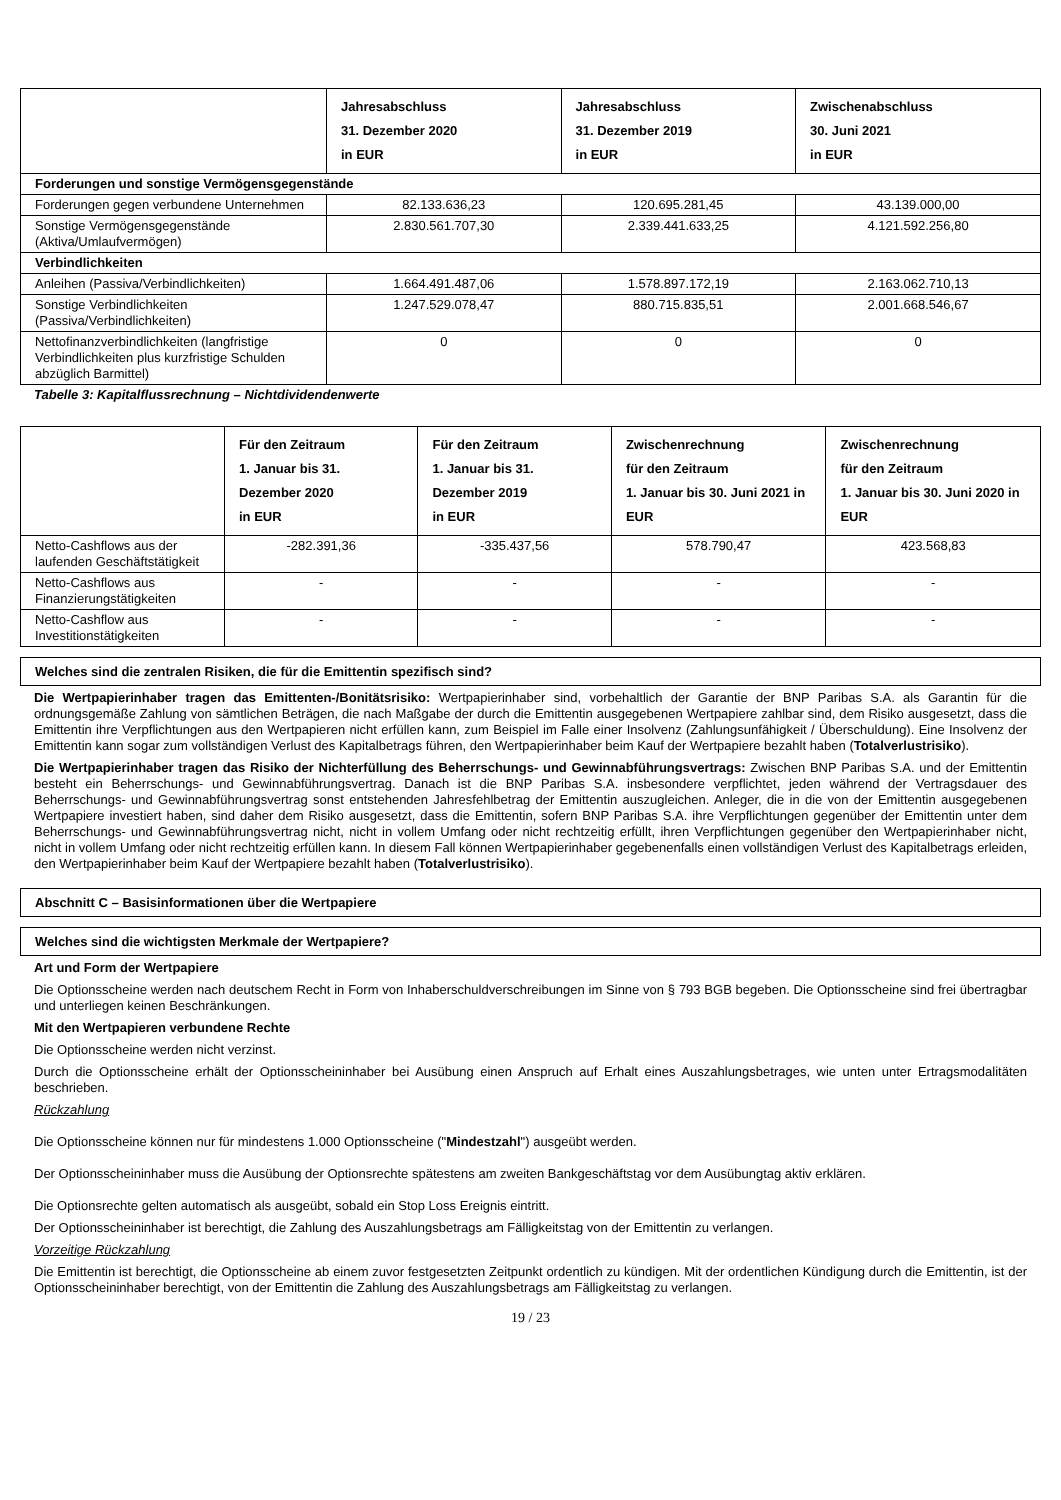| | Jahresabschluss 31. Dezember 2020 in EUR | Jahresabschluss 31. Dezember 2019 in EUR | Zwischenabschluss 30. Juni 2021 in EUR |
| --- | --- | --- | --- |
| Forderungen und sonstige Vermögensgegenstände | | | |
| Forderungen gegen verbundene Unternehmen | 82.133.636,23 | 120.695.281,45 | 43.139.000,00 |
| Sonstige Vermögensgegenstände (Aktiva/Umlaufvermögen) | 2.830.561.707,30 | 2.339.441.633,25 | 4.121.592.256,80 |
| Verbindlichkeiten | | | |
| Anleihen (Passiva/Verbindlichkeiten) | 1.664.491.487,06 | 1.578.897.172,19 | 2.163.062.710,13 |
| Sonstige Verbindlichkeiten (Passiva/Verbindlichkeiten) | 1.247.529.078,47 | 880.715.835,51 | 2.001.668.546,67 |
| Nettofinanzverbindlichkeiten (langfristige Verbindlichkeiten plus kurzfristige Schulden abzüglich Barmittel) | 0 | 0 | 0 |
Tabelle 3: Kapitalflussrechnung – Nichtdividendenwerte
| | Für den Zeitraum 1. Januar bis 31. Dezember 2020 in EUR | Für den Zeitraum 1. Januar bis 31. Dezember 2019 in EUR | Zwischenrechnung für den Zeitraum 1. Januar bis 30. Juni 2021 in EUR | Zwischenrechnung für den Zeitraum 1. Januar bis 30. Juni 2020 in EUR |
| --- | --- | --- | --- | --- |
| Netto-Cashflows aus der laufenden Geschäftstätigkeit | -282.391,36 | -335.437,56 | 578.790,47 | 423.568,83 |
| Netto-Cashflows aus Finanzierungstätigkeiten | - | - | - | - |
| Netto-Cashflow aus Investitionstätigkeiten | - | - | - | - |
Welches sind die zentralen Risiken, die für die Emittentin spezifisch sind?
Die Wertpapierinhaber tragen das Emittenten-/Bonitätsrisiko: Wertpapierinhaber sind, vorbehaltlich der Garantie der BNP Paribas S.A. als Garantin für die ordnungsgemäße Zahlung von sämtlichen Beträgen, die nach Maßgabe der durch die Emittentin ausgegebenen Wertpapiere zahlbar sind, dem Risiko ausgesetzt, dass die Emittentin ihre Verpflichtungen aus den Wertpapieren nicht erfüllen kann, zum Beispiel im Falle einer Insolvenz (Zahlungsunfähigkeit / Überschuldung). Eine Insolvenz der Emittentin kann sogar zum vollständigen Verlust des Kapitalbetrags führen, den Wertpapierinhaber beim Kauf der Wertpapiere bezahlt haben (Totalverlustrisiko).
Die Wertpapierinhaber tragen das Risiko der Nichterfüllung des Beherrschungs- und Gewinnabführungsvertrags: Zwischen BNP Paribas S.A. und der Emittentin besteht ein Beherrschungs- und Gewinnabführungsvertrag. Danach ist die BNP Paribas S.A. insbesondere verpflichtet, jeden während der Vertragsdauer des Beherrschungs- und Gewinnabführungsvertrag sonst entstehenden Jahresfehlbetrag der Emittentin auszugleichen. Anleger, die in die von der Emittentin ausgegebenen Wertpapiere investiert haben, sind daher dem Risiko ausgesetzt, dass die Emittentin, sofern BNP Paribas S.A. ihre Verpflichtungen gegenüber der Emittentin unter dem Beherrschungs- und Gewinnabführungsvertrag nicht, nicht in vollem Umfang oder nicht rechtzeitig erfüllt, ihren Verpflichtungen gegenüber den Wertpapierinhaber nicht, nicht in vollem Umfang oder nicht rechtzeitig erfüllen kann. In diesem Fall können Wertpapierinhaber gegebenenfalls einen vollständigen Verlust des Kapitalbetrags erleiden, den Wertpapierinhaber beim Kauf der Wertpapiere bezahlt haben (Totalverlustrisiko).
Abschnitt C – Basisinformationen über die Wertpapiere
Welches sind die wichtigsten Merkmale der Wertpapiere?
Art und Form der Wertpapiere
Die Optionsscheine werden nach deutschem Recht in Form von Inhaberschuldverschreibungen im Sinne von § 793 BGB begeben. Die Optionsscheine sind frei übertragbar und unterliegen keinen Beschränkungen.
Mit den Wertpapieren verbundene Rechte
Die Optionsscheine werden nicht verzinst.
Durch die Optionsscheine erhält der Optionsscheininhaber bei Ausübung einen Anspruch auf Erhalt eines Auszahlungsbetrages, wie unten unter Ertragsmodalitäten beschrieben.
Rückzahlung
Die Optionsscheine können nur für mindestens 1.000 Optionsscheine ("Mindestzahl") ausgeübt werden.
Der Optionsscheininhaber muss die Ausübung der Optionsrechte spätestens am zweiten Bankgeschäftstag vor dem Ausübungtag aktiv erklären.
Die Optionsrechte gelten automatisch als ausgeübt, sobald ein Stop Loss Ereignis eintritt.
Der Optionsscheininhaber ist berechtigt, die Zahlung des Auszahlungsbetrags am Fälligkeitstag von der Emittentin zu verlangen.
Vorzeitige Rückzahlung
Die Emittentin ist berechtigt, die Optionsscheine ab einem zuvor festgesetzten Zeitpunkt ordentlich zu kündigen. Mit der ordentlichen Kündigung durch die Emittentin, ist der Optionsscheininhaber berechtigt, von der Emittentin die Zahlung des Auszahlungsbetrags am Fälligkeitstag zu verlangen.
19 / 23